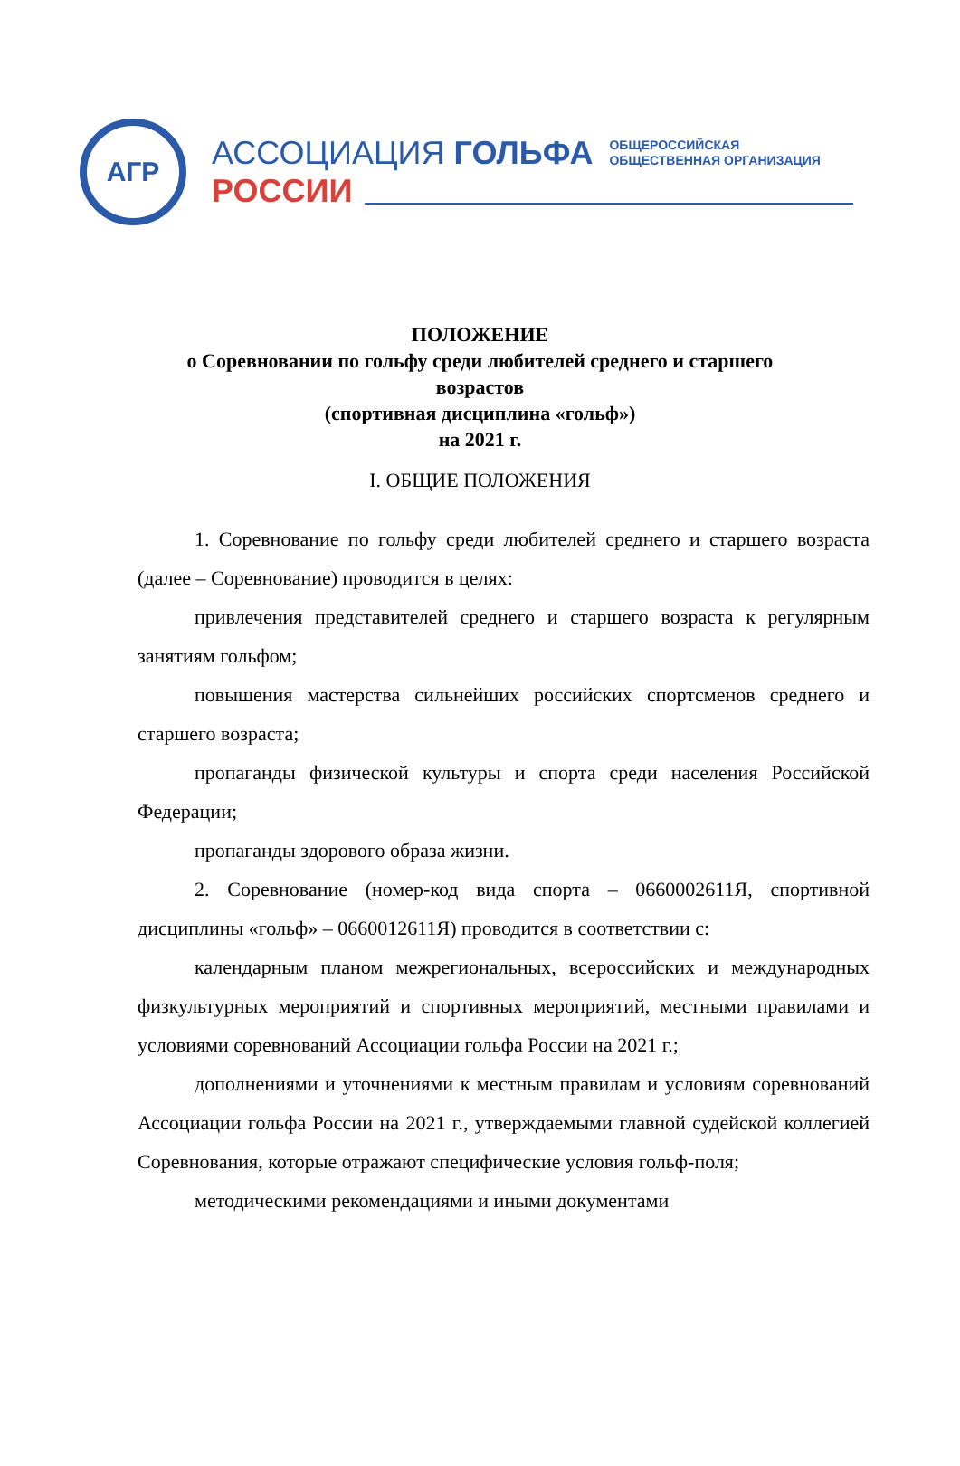АГР
АССОЦИАЦИЯ ГОЛЬФА ОБЩЕРОССИЙСКАЯ
ОБЩЕСТВЕННАЯ ОРГАНИЗАЦИЯ
РОССИИ
ПОЛОЖЕНИЕ
о Соревновании по гольфу среди любителей среднего и старшего
возрастов
(спортивная дисциплина «гольф»)
на 2021 г.
I. ОБЩИЕ ПОЛОЖЕНИЯ
1. Соревнование по гольфу среди любителей среднего и старшего возраста (далее – Соревнование) проводится в целях:
привлечения представителей среднего и старшего возраста к регулярным занятиям гольфом;
повышения мастерства сильнейших российских спортсменов среднего и старшего возраста;
пропаганды физической культуры и спорта среди населения Российской Федерации;
пропаганды здорового образа жизни.
2. Соревнование (номер-код вида спорта – 0660002611Я, спортивной дисциплины «гольф» – 0660012611Я) проводится в соответствии с:
календарным планом межрегиональных, всероссийских и международных физкультурных мероприятий и спортивных мероприятий, местными правилами и условиями соревнований Ассоциации гольфа России на 2021 г.;
дополнениями и уточнениями к местным правилам и условиям соревнований Ассоциации гольфа России на 2021 г., утверждаемыми главной судейской коллегией Соревнования, которые отражают специфические условия гольф-поля;
методическими рекомендациями и иными документами